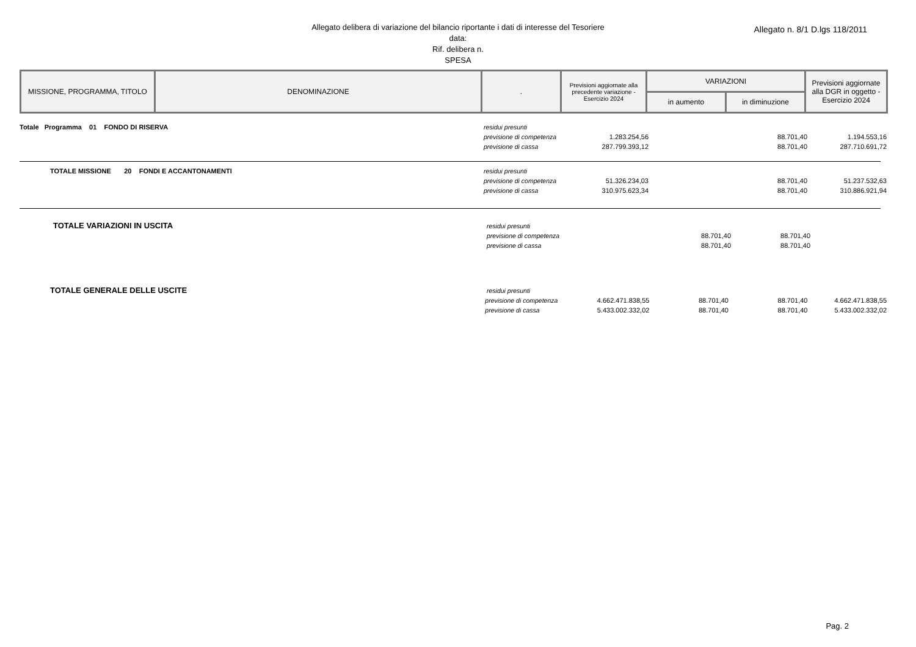Allegato delibera di variazione del bilancio riportante i dati di interesse del Tesoriere
data:
Rif. delibera n.
SPESA
Allegato n. 8/1 D.lgs 118/2011
| MISSIONE, PROGRAMMA, TITOLO | DENOMINAZIONE | . | Previsioni aggiornate alla precedente variazione - Esercizio 2024 | VARIAZIONI | | Previsioni aggiornate alla DGR in oggetto - Esercizio 2024 |
| --- | --- | --- | --- | --- | --- | --- |
| | | | | in aumento | in diminuzione | |
Totale Programma 01 FONDO DI RISERVA residui presunti
previsione di competenza
1.283.254,56 88.701,40 1.194.553,16
previsione di cassa 287.799.393,12 88.701,40 287.710.691,72
TOTALE MISSIONE 20 FONDI E ACCANTONAMENTI residui presunti
previsione di competenza
51.326.234,03 88.701,40 51.237.532,63
previsione di cassa 310.975.623,34 88.701,40 310.886.921,94
TOTALE VARIAZIONI IN USCITA
residui presunti
previsione di competenza
88.701,40 88.701,40
previsione di cassa 88.701,40 88.701,40
TOTALE GENERALE DELLE USCITE
residui presunti
previsione di competenza
4.662.471.838,55 88.701,40 88.701,40 4.662.471.838,55
previsione di cassa 5.433.002.332,02 88.701,40 88.701,40 5.433.002.332,02
Pag. 2